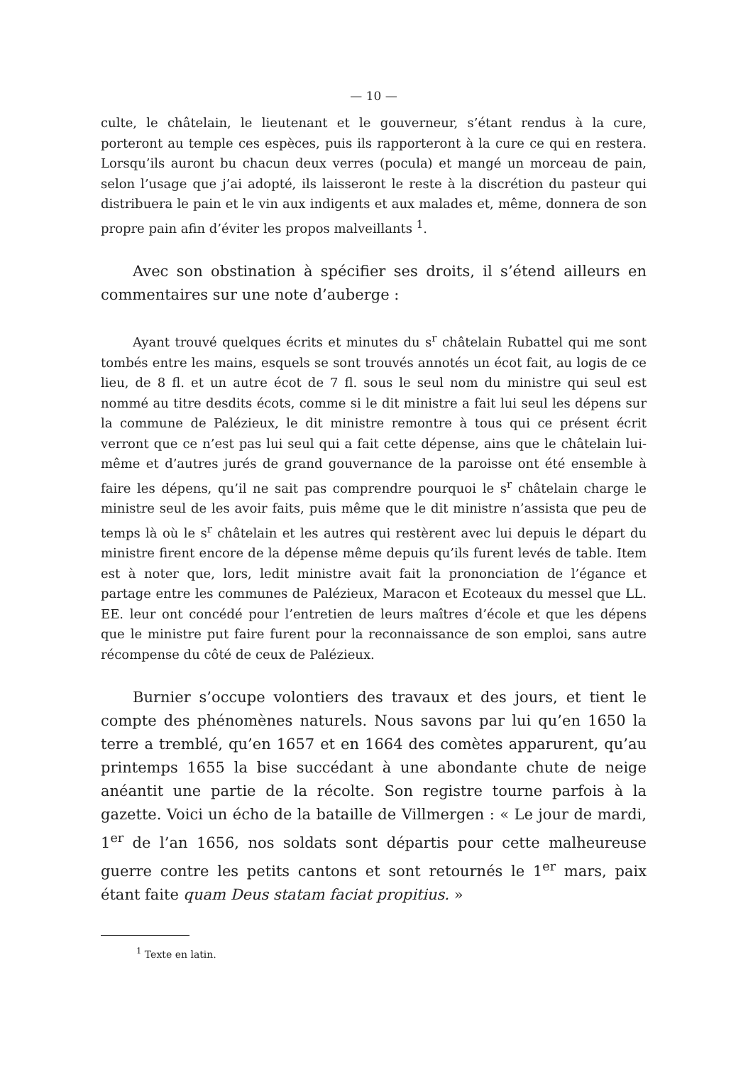— 10 —
culte, le châtelain, le lieutenant et le gouverneur, s’étant rendus à la cure, porteront au temple ces espèces, puis ils rapporteront à la cure ce qui en restera. Lorsqu’ils auront bu chacun deux verres (pocula) et mangé un morceau de pain, selon l’usage que j’ai adopté, ils laisseront le reste à la discrétion du pasteur qui distribuera le pain et le vin aux indigents et aux malades et, même, donnera de son propre pain afin d’éviter les propos malveillants <sup>1</sup>.
Avec son obstination à spécifier ses droits, il s’étend ailleurs en commentaires sur une note d’auberge :
Ayant trouvé quelques écrits et minutes du s<sup>r</sup> châtelain Rubattel qui me sont tombés entre les mains, esquels se sont trouvés annotés un écot fait, au logis de ce lieu, de 8 fl. et un autre écot de 7 fl. sous le seul nom du ministre qui seul est nommé au titre desdits écots, comme si le dit ministre a fait lui seul les dépens sur la commune de Palézieux, le dit ministre remontre à tous qui ce présent écrit verront que ce n’est pas lui seul qui a fait cette dépense, ains que le châtelain lui-même et d’autres jurés de grand gouvernance de la paroisse ont été ensemble à faire les dépens, qu’il ne sait pas comprendre pourquoi le s<sup>r</sup> châtelain charge le ministre seul de les avoir faits, puis même que le dit ministre n’assista que peu de temps là où le s<sup>r</sup> châtelain et les autres qui restèrent avec lui depuis le départ du ministre firent encore de la dépense même depuis qu’ils furent levés de table. Item est à noter que, lors, ledit ministre avait fait la prononciation de l’égance et partage entre les communes de Palézieux, Maracon et Ecoteaux du messel que LL. EE. leur ont concédé pour l’entretien de leurs maîtres d’école et que les dépens que le ministre put faire furent pour la reconnaissance de son emploi, sans autre récompense du côté de ceux de Palézieux.
Burnier s’occupe volontiers des travaux et des jours, et tient le compte des phénomènes naturels. Nous savons par lui qu’en 1650 la terre a tremblé, qu’en 1657 et en 1664 des comètes apparurent, qu’au printemps 1655 la bise succédant à une abondante chute de neige anéantit une partie de la récolte. Son registre tourne parfois à la gazette. Voici un écho de la bataille de Villmergen : « Le jour de mardi, 1<sup>er</sup> de l’an 1656, nos soldats sont départis pour cette malheureuse guerre contre les petits cantons et sont retournés le 1<sup>er</sup> mars, paix étant faite quam Deus statam faciat propitius. »
<sup>1</sup> Texte en latin.